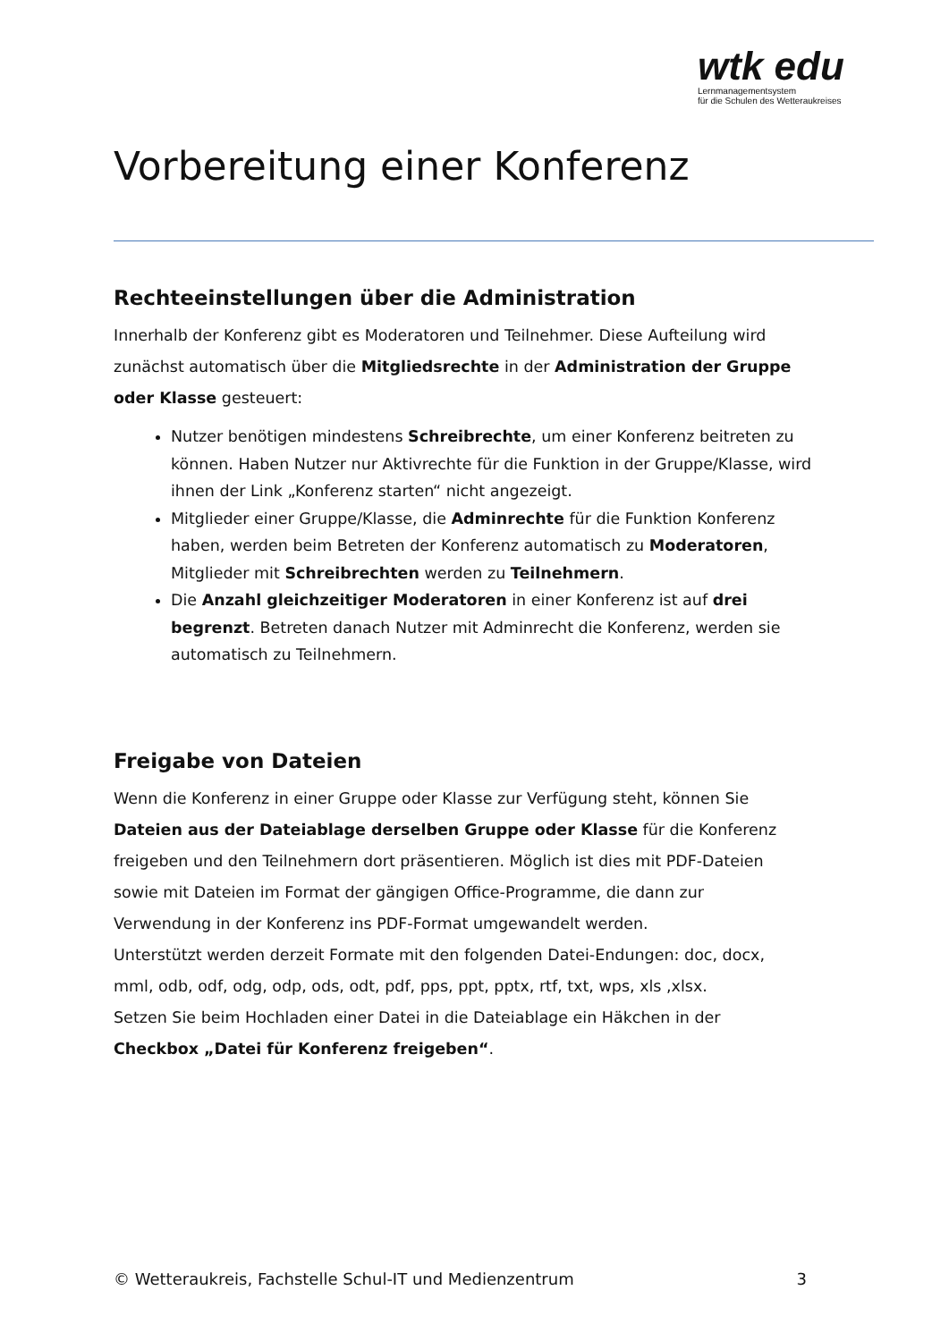wtk edu
Lernmanagementsystem
für die Schulen des Wetteraukreises
Vorbereitung einer Konferenz
Rechteeinstellungen über die Administration
Innerhalb der Konferenz gibt es Moderatoren und Teilnehmer. Diese Aufteilung wird zunächst automatisch über die Mitgliedsrechte in der Administration der Gruppe oder Klasse gesteuert:
Nutzer benötigen mindestens Schreibrechte, um einer Konferenz beitreten zu können. Haben Nutzer nur Aktivrechte für die Funktion in der Gruppe/Klasse, wird ihnen der Link „Konferenz starten“ nicht angezeigt.
Mitglieder einer Gruppe/Klasse, die Adminrechte für die Funktion Konferenz haben, werden beim Betreten der Konferenz automatisch zu Moderatoren, Mitglieder mit Schreibrechten werden zu Teilnehmern.
Die Anzahl gleichzeitiger Moderatoren in einer Konferenz ist auf drei begrenzt. Betreten danach Nutzer mit Adminrecht die Konferenz, werden sie automatisch zu Teilnehmern.
Freigabe von Dateien
Wenn die Konferenz in einer Gruppe oder Klasse zur Verfügung steht, können Sie Dateien aus der Dateiablage derselben Gruppe oder Klasse für die Konferenz freigeben und den Teilnehmern dort präsentieren. Möglich ist dies mit PDF-Dateien sowie mit Dateien im Format der gängigen Office-Programme, die dann zur Verwendung in der Konferenz ins PDF-Format umgewandelt werden.
Unterstützt werden derzeit Formate mit den folgenden Datei-Endungen: doc, docx, mml, odb, odf, odg, odp, ods, odt, pdf, pps, ppt, pptx, rtf, txt, wps, xls ,xlsx.
Setzen Sie beim Hochladen einer Datei in die Dateiablage ein Häkchen in der Checkbox „Datei für Konferenz freigeben“.
© Wetteraukreis, Fachstelle Schul-IT und Medienzentrum 3